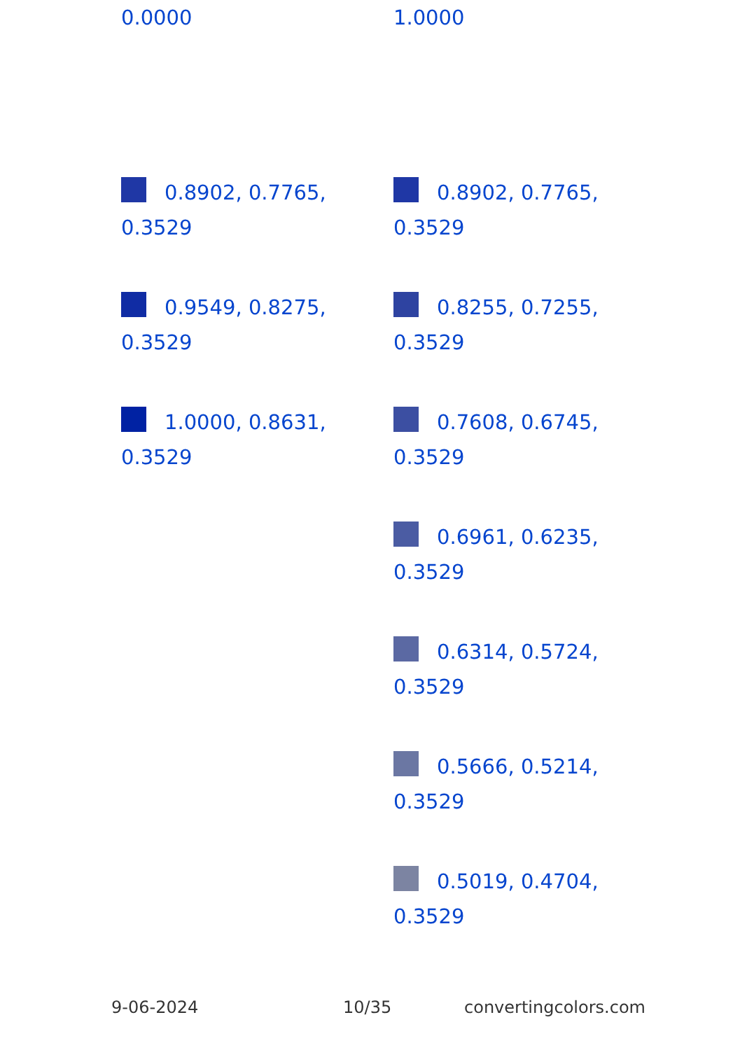0.0000
0.8902, 0.7765, 0.3529
0.9549, 0.8275, 0.3529
1.0000, 0.8631, 0.3529
1.0000
0.8902, 0.7765, 0.3529
0.8255, 0.7255, 0.3529
0.7608, 0.6745, 0.3529
0.6961, 0.6235, 0.3529
0.6314, 0.5724, 0.3529
0.5666, 0.5214, 0.3529
0.5019, 0.4704, 0.3529
9-06-2024 10/35 convertingcolors.com